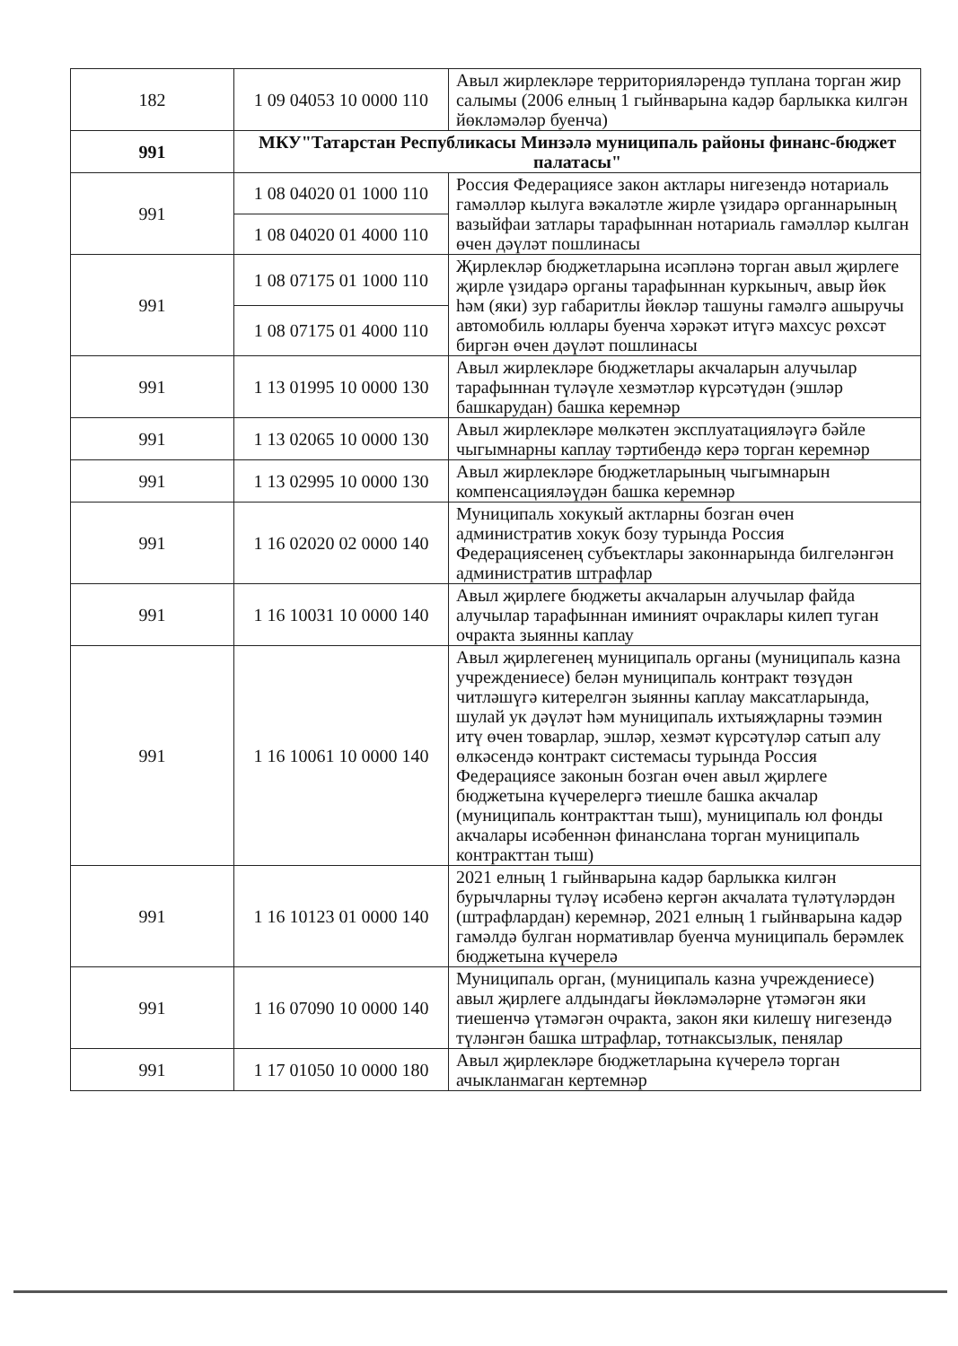| 182 | 1 09 04053 10 0000 110 | Авыл жирлекләре территорияләрендә туплана торган жир салымы (2006 елның 1 гыйнварына кадәр барлыкка килгән йөкләмәләр буенча) |
| 991 | МКУ"Татарстан Республикасы Минзәлә муниципаль районы финанс-бюджет палатасы" | |
| 991 | 1 08 04020 01 1000 110 | Россия Федерациясе закон актлары нигезендә нотариаль гамәлләр кылуга вәкаләтле жирле үзидарә органнарының вазыйфаи затлары тарафыннан нотариаль гамәлләр кылган өчен дәүләт пошлинасы |
| | 1 08 04020 01 4000 110 | |
| 991 | 1 08 07175 01 1000 110 | Җирлекләр бюджетларына исәпләнә торган авыл җирлеге җирле үзидарә органы тарафыннан куркыныч, авыр йөк һәм (яки) зур габаритлы йөкләр ташуны гамәлгә ашыручы автомобиль юллары буенча хәрәкәт итүгә махсус рөхсәт биргән өчен дәүләт пошлинасы |
| | 1 08 07175 01 4000 110 | |
| 991 | 1 13 01995 10 0000 130 | Авыл жирлекләре бюджетлары акчаларын алучылар тарафыннан түләүле хезмәтләр күрсәтүдән (эшләр башкарудан) башка керемнәр |
| 991 | 1 13 02065 10 0000 130 | Авыл жирлекләре мөлкәтен эксплуатацияләүгә бәйле чыгымнарны каплау тәртибендә керә торган керемнәр |
| 991 | 1 13 02995 10 0000 130 | Авыл жирлекләре бюджетларының чыгымнарын компенсацияләүдән башка керемнәр |
| 991 | 1 16 02020 02 0000 140 | Муниципаль хокукый актларны бозган өчен административ хокук бозу турында Россия Федерациясенең субъектлары законнарында билгеләнгән административ штрафлар |
| 991 | 1 16 10031 10 0000 140 | Авыл җирлеге бюджеты акчаларын алучылар файда алучылар тарафыннан иминият очраклары килеп туган очракта зыянны каплау |
| 991 | 1 16 10061 10 0000 140 | Авыл җирлегенең муниципаль органы (муниципаль казна учреждениесе) белән муниципаль контракт төзүдән читләшүгә китерелгән зыянны каплау максатларында, шулай ук дәүләт һәм муниципаль ихтыяҗларны тәэмин итү өчен товарлар, эшләр, хезмәт күрсәтүләр сатып алу өлкәсендә контракт системасы турында Россия Федерациясе законын бозган өчен авыл җирлеге бюджетына күчерелергә тиешле башка акчалар (муниципаль контракттан тыш), муниципаль юл фонды акчалары исәбеннән финанслана торган муниципаль контракттан тыш) |
| 991 | 1 16 10123 01 0000 140 | 2021 елның 1 гыйнварына кадәр барлыкка килгән бурычларны түләү исәбенә кергән акчалата түләтүләрдән (штрафлардан) керемнәр, 2021 елның 1 гыйнварына кадәр гамәлдә булган нормативлар буенча муниципаль берәмлек бюджетына күчерелә |
| 991 | 1 16 07090 10 0000 140 | Муниципаль орган, (муниципаль казна учреждениесе) авыл җирлеге алдындагы йөкләмәләрне үтәмәгән яки тиешенчә үтәмәгән очракта, закон яки килешү нигезендә түләнгән башка штрафлар, тотнаксызлык, пенялар |
| 991 | 1 17 01050 10 0000 180 | Авыл җирлекләре бюджетларына күчерелә торган ачыкланмаган кертемнәр |